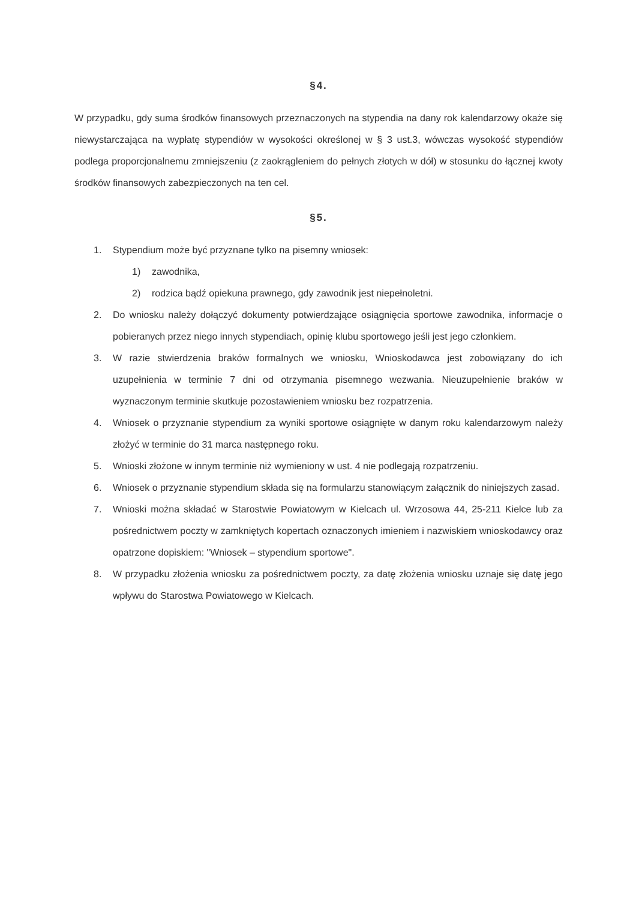§4.
W przypadku, gdy suma środków finansowych przeznaczonych na stypendia na dany rok kalendarzowy okaże się niewystarczająca na wypłatę stypendiów w wysokości określonej w § 3 ust.3, wówczas wysokość stypendiów podlega proporcjonalnemu zmniejszeniu (z zaokrągleniem do pełnych złotych w dół) w stosunku do łącznej kwoty środków finansowych zabezpieczonych na ten cel.
§5.
1. Stypendium może być przyznane tylko na pisemny wniosek:
1) zawodnika,
2) rodzica bądź opiekuna prawnego, gdy zawodnik jest niepełnoletni.
2. Do wniosku należy dołączyć dokumenty potwierdzające osiągnięcia sportowe zawodnika, informacje o pobieranych przez niego innych stypendiach, opinię klubu sportowego jeśli jest jego członkiem.
3. W razie stwierdzenia braków formalnych we wniosku, Wnioskodawca jest zobowiązany do ich uzupełnienia w terminie 7 dni od otrzymania pisemnego wezwania. Nieuzupełnienie braków w wyznaczonym terminie skutkuje pozostawieniem wniosku bez rozpatrzenia.
4. Wniosek o przyznanie stypendium za wyniki sportowe osiągnięte w danym roku kalendarzowym należy złożyć w terminie do 31 marca następnego roku.
5. Wnioski złożone w innym terminie niż wymieniony w ust. 4 nie podlegają rozpatrzeniu.
6. Wniosek o przyznanie stypendium składa się na formularzu stanowiącym załącznik do niniejszych zasad.
7. Wnioski można składać w Starostwie Powiatowym w Kielcach ul. Wrzosowa 44, 25-211 Kielce lub za pośrednictwem poczty w zamkniętych kopertach oznaczonych imieniem i nazwiskiem wnioskodawcy oraz opatrzone dopiskiem: "Wniosek – stypendium sportowe".
8. W przypadku złożenia wniosku za pośrednictwem poczty, za datę złożenia wniosku uznaje się datę jego wpływu do Starostwa Powiatowego w Kielcach.